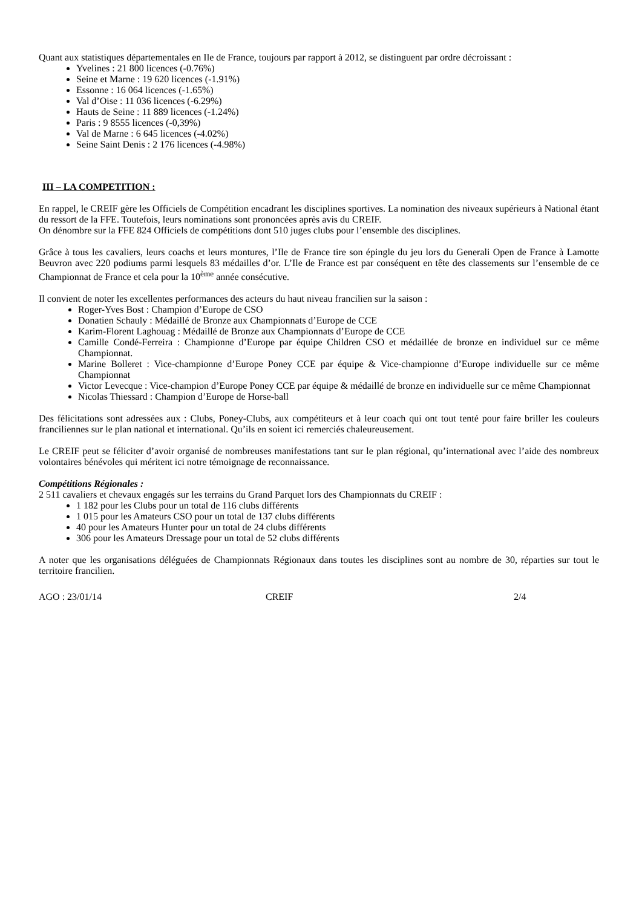Quant aux statistiques départementales en Ile de France, toujours par rapport à 2012, se distinguent par ordre décroissant :
Yvelines : 21 800 licences (-0.76%)
Seine et Marne : 19 620 licences (-1.91%)
Essonne : 16 064 licences (-1.65%)
Val d’Oise : 11 036 licences (-6.29%)
Hauts de Seine : 11 889 licences (-1.24%)
Paris : 9 8555 licences (-0,39%)
Val de Marne : 6 645 licences (-4.02%)
Seine Saint Denis : 2 176 licences (-4.98%)
III – LA COMPETITION :
En rappel, le CREIF gère les Officiels de Compétition encadrant les disciplines sportives. La nomination des niveaux supérieurs à National étant du ressort de la FFE. Toutefois, leurs nominations sont prononcées après avis du CREIF.
On dénombre sur la FFE 824 Officiels de compétitions dont 510 juges clubs pour l’ensemble des disciplines.
Grâce à tous les cavaliers, leurs coachs et leurs montures, l’Ile de France tire son épingle du jeu lors du Generali Open de France à Lamotte Beuvron avec 220 podiums parmi lesquels 83 médailles d’or. L’Ile de France est par conséquent en tête des classements sur l’ensemble de ce Championnat de France et cela pour la 10<sup>ème</sup> année consécutive.
Il convient de noter les excellentes performances des acteurs du haut niveau francilien sur la saison :
Roger-Yves Bost : Champion d’Europe de CSO
Donatien Schauly : Médaillé de Bronze aux Championnats d’Europe de CCE
Karim-Florent Laghouag : Médaillé de Bronze aux Championnats d’Europe de CCE
Camille Condé-Ferreira : Championne d’Europe par équipe Children CSO et médaillée de bronze en individuel sur ce même Championnat.
Marine Bolleret : Vice-championne d’Europe Poney CCE par équipe & Vice-championne d’Europe individuelle sur ce même Championnat
Victor Levecque : Vice-champion d’Europe Poney CCE par équipe & médaillé de bronze en individuelle sur ce même Championnat
Nicolas Thiessard : Champion d’Europe de Horse-ball
Des félicitations sont adressées aux : Clubs, Poney-Clubs, aux compétiteurs et à leur coach qui ont tout tenté pour faire briller les couleurs franciliennes sur le plan national et international. Qu’ils en soient ici remerciés chaleureusement.
Le CREIF peut se féliciter d’avoir organisé de nombreuses manifestations tant sur le plan régional, qu’international avec l’aide des nombreux volontaires bénévoles qui méritent ici notre témoignage de reconnaissance.
Compétitions Régionales :
2 511 cavaliers et chevaux engagés sur les terrains du Grand Parquet lors des Championnats du CREIF :
1 182 pour les Clubs pour un total de 116 clubs différents
1 015 pour les Amateurs CSO pour un total de 137 clubs différents
40 pour les Amateurs Hunter pour un total de 24 clubs différents
306 pour les Amateurs Dressage pour un total de 52 clubs différents
A noter que les organisations déléguées de Championnats Régionaux dans toutes les disciplines sont au nombre de 30, réparties sur tout le territoire francilien.
AGO : 23/01/14 CREIF 2/4